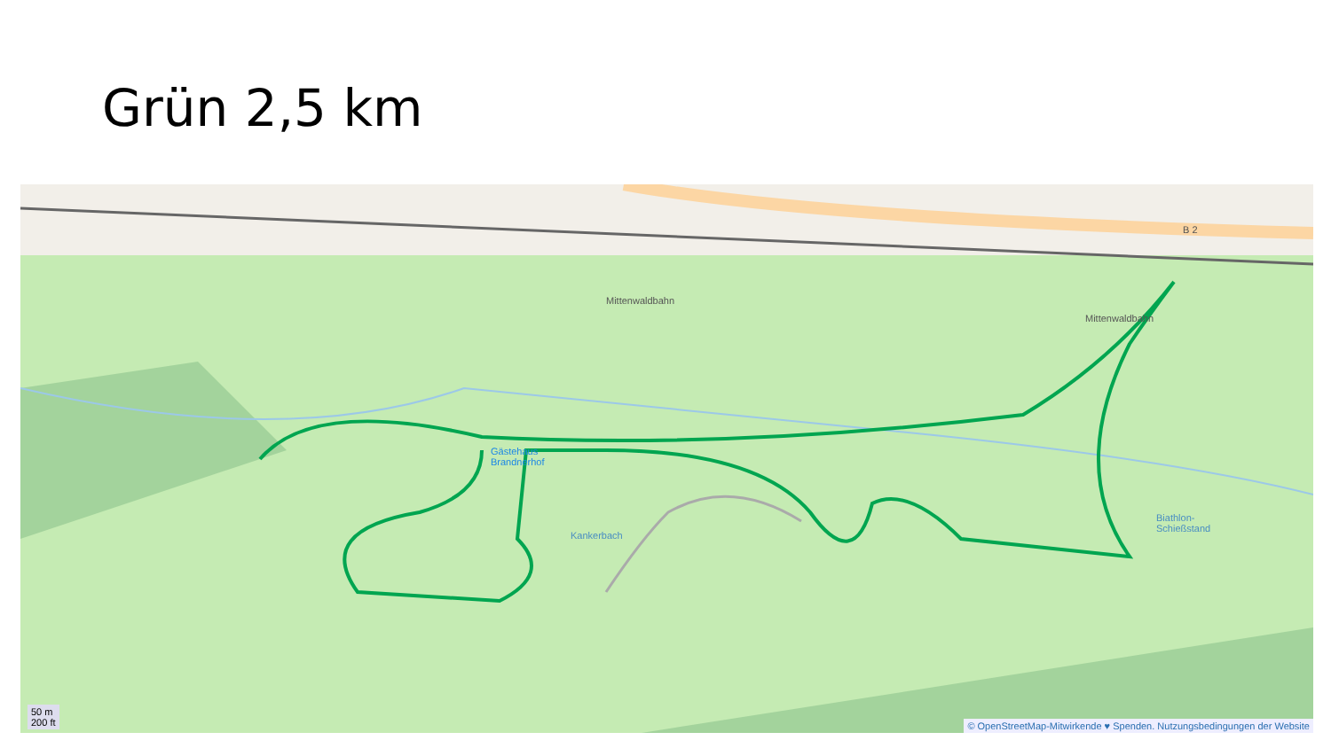Grün 2,5 km
Mittenwaldbahn
Mittenwaldbahn
B 2
Gästehaus
Brandnerhof
Kankerbach
Biathlon-
Schießstand
50 m
200 ft
© OpenStreetMap-Mitwirkende ♥ Spenden. Nutzungsbedingungen der Website